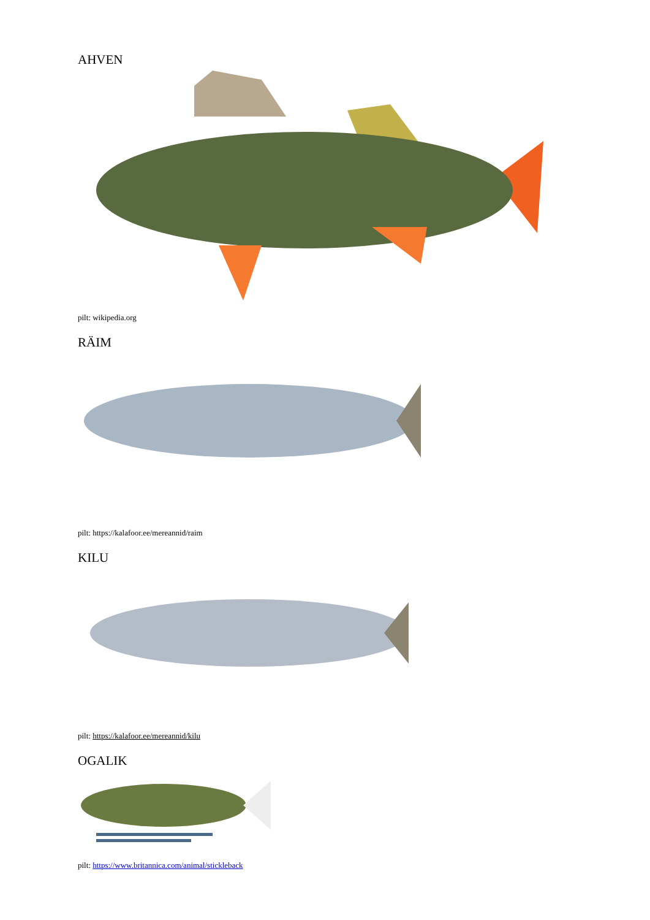AHVEN
pilt: wikipedia.org
RÄIM
pilt: https://kalafoor.ee/mereannid/raim
KILU
pilt: https://kalafoor.ee/mereannid/kilu
OGALIK
pilt: https://www.britannica.com/animal/stickleback